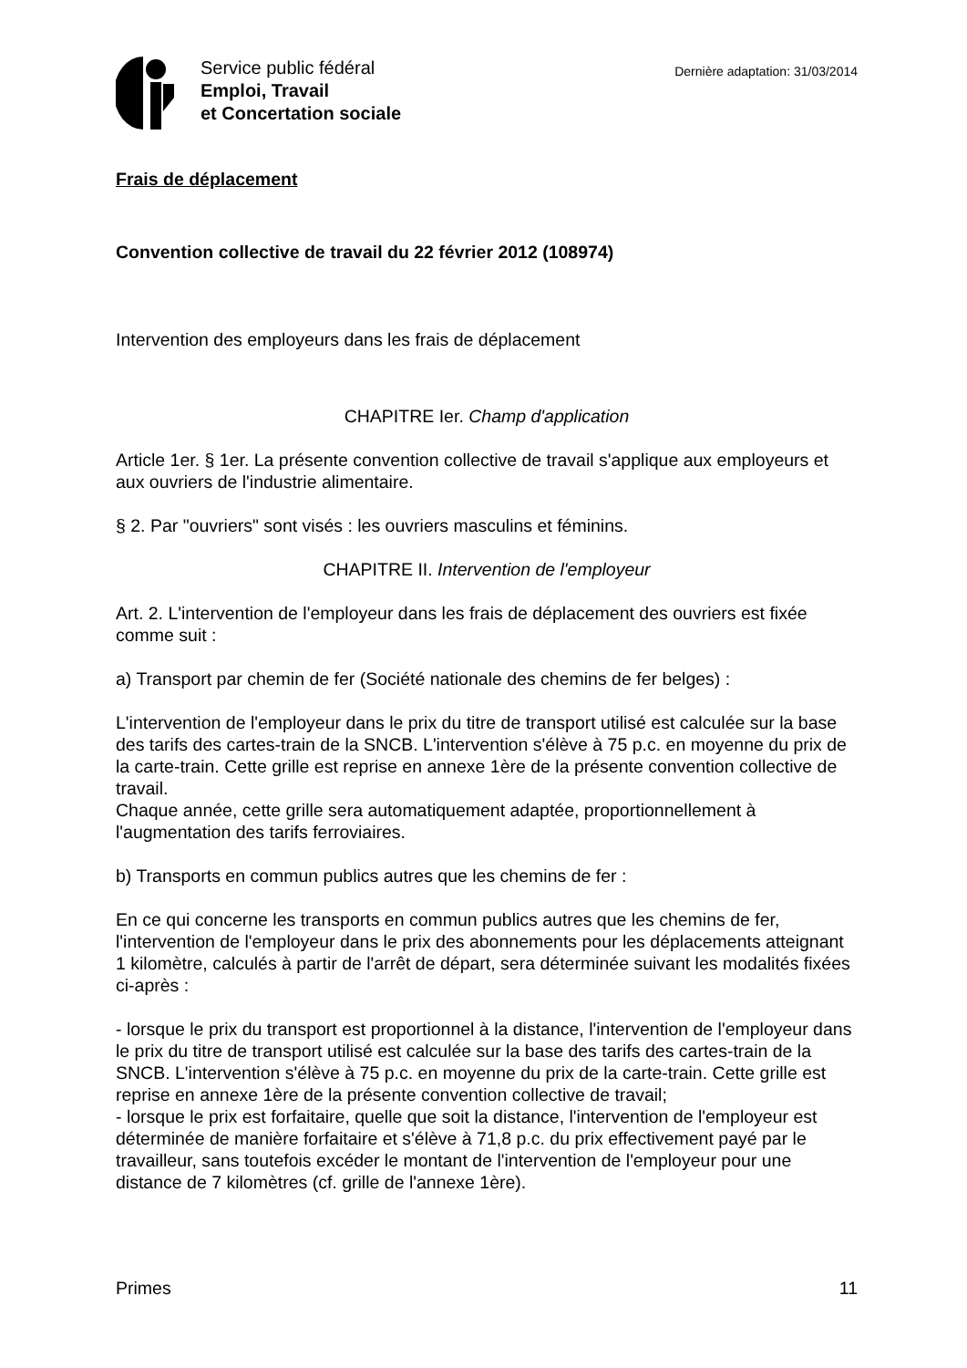Service public fédéral
Emploi, Travail
et Concertation sociale
Dernière adaptation: 31/03/2014
Frais de déplacement
Convention collective de travail du 22 février 2012 (108974)
Intervention des employeurs dans les frais de déplacement
CHAPITRE Ier. Champ d'application
Article 1er. § 1er. La présente convention collective de travail s'applique aux employeurs et aux ouvriers de l'industrie alimentaire.
§ 2. Par "ouvriers" sont visés : les ouvriers masculins et féminins.
CHAPITRE II. Intervention de l'employeur
Art. 2. L'intervention de l'employeur dans les frais de déplacement des ouvriers est fixée comme suit :
a) Transport par chemin de fer (Société nationale des chemins de fer belges) :
L'intervention de l'employeur dans le prix du titre de transport utilisé est calculée sur la base des tarifs des cartes-train de la SNCB. L'intervention s'élève à 75 p.c. en moyenne du prix de la carte-train. Cette grille est reprise en annexe 1ère de la présente convention collective de travail.
Chaque année, cette grille sera automatiquement adaptée, proportionnellement à l'augmentation des tarifs ferroviaires.
b) Transports en commun publics autres que les chemins de fer :
En ce qui concerne les transports en commun publics autres que les chemins de fer, l'intervention de l'employeur dans le prix des abonnements pour les déplacements atteignant 1 kilomètre, calculés à partir de l'arrêt de départ, sera déterminée suivant les modalités fixées ci-après :
- lorsque le prix du transport est proportionnel à la distance, l'intervention de l'employeur dans le prix du titre de transport utilisé est calculée sur la base des tarifs des cartes-train de la SNCB. L'intervention s'élève à 75 p.c. en moyenne du prix de la carte-train. Cette grille est reprise en annexe 1ère de la présente convention collective de travail;
- lorsque le prix est forfaitaire, quelle que soit la distance, l'intervention de l'employeur est déterminée de manière forfaitaire et s'élève à 71,8 p.c. du prix effectivement payé par le travailleur, sans toutefois excéder le montant de l'intervention de l'employeur pour une distance de 7 kilomètres (cf. grille de l'annexe 1ère).
Primes 11